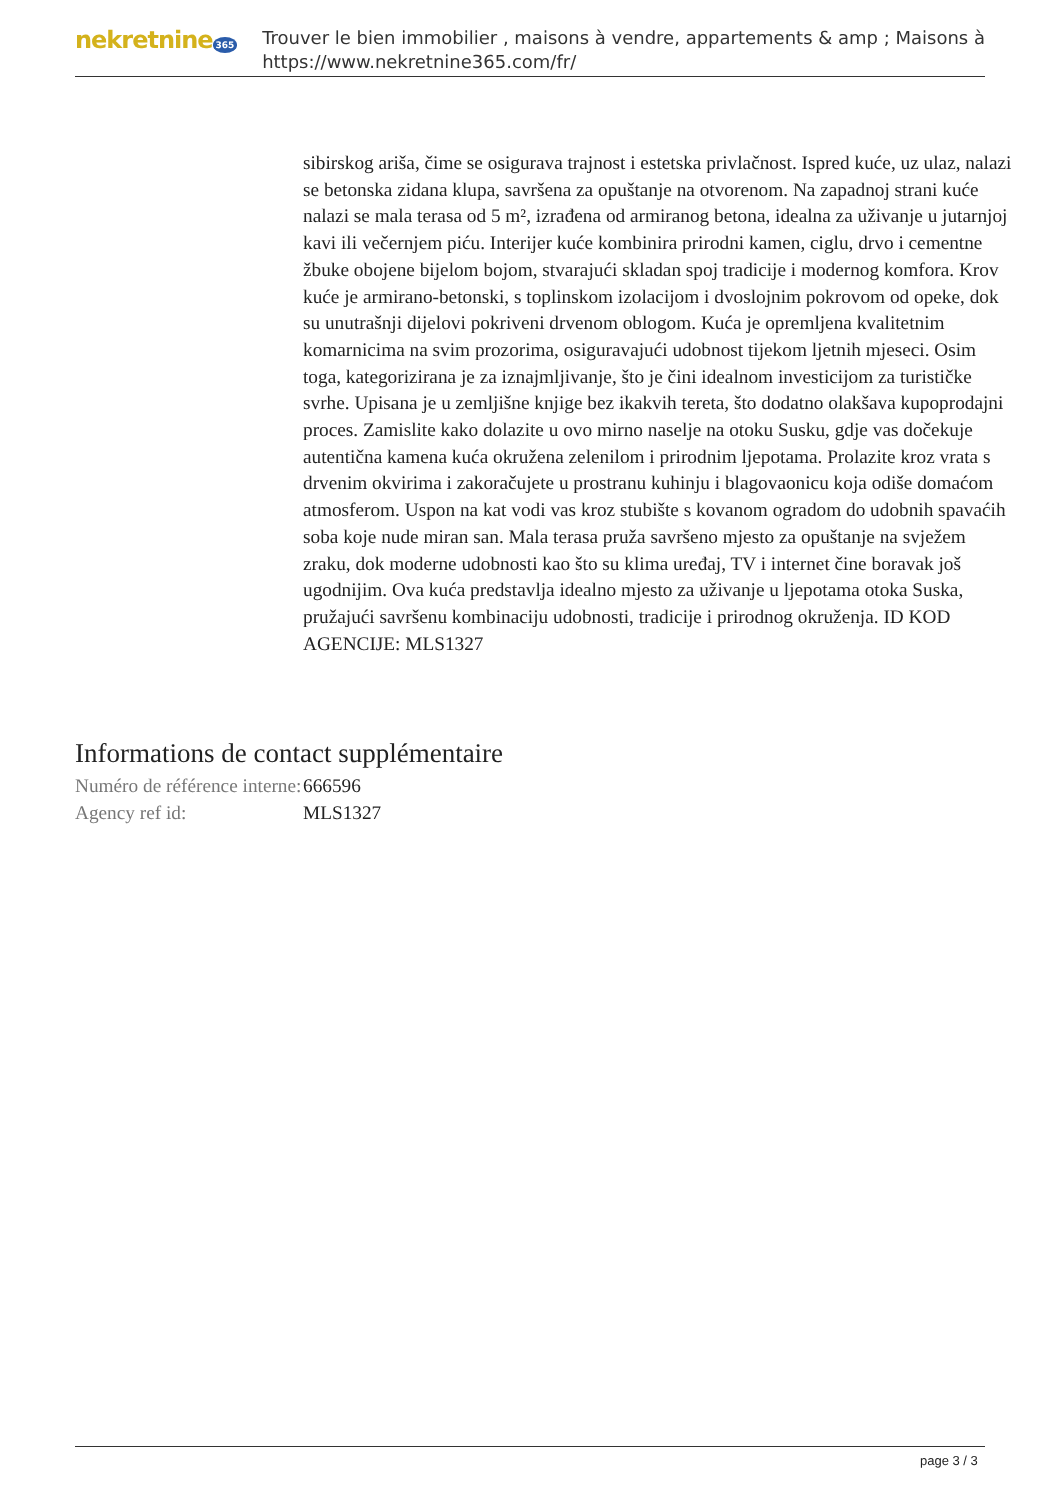nekretnine 365
Trouver le bien immobilier , maisons à vendre, appartements & amp ; Maisons à
https://www.nekretnine365.com/fr/
sibirskog ariša, čime se osigurava trajnost i estetska privlačnost. Ispred kuće, uz ulaz, nalazi se betonska zidana klupa, savršena za opuštanje na otvorenom. Na zapadnoj strani kuće nalazi se mala terasa od 5 m², izrađena od armiranog betona, idealna za uživanje u jutarnjoj kavi ili večernjem piću. Interijer kuće kombinira prirodni kamen, ciglu, drvo i cementne žbuke obojene bijelom bojom, stvarajući skladan spoj tradicije i modernog komfora. Krov kuće je armirano-betonski, s toplinskom izolacijom i dvoslojnim pokrovom od opeke, dok su unutrašnji dijelovi pokriveni drvenom oblogom. Kuća je opremljena kvalitetnim komarnicima na svim prozorima, osiguravajući udobnost tijekom ljetnih mjeseci. Osim toga, kategorizirana je za iznajmljivanje, što je čini idealnom investicijom za turističke svrhe. Upisana je u zemljišne knjige bez ikakvih tereta, što dodatno olakšava kupoprodajni proces. Zamislite kako dolazite u ovo mirno naselje na otoku Susku, gdje vas dočekuje autentična kamena kuća okružena zelenilom i prirodnim ljepotama. Prolazite kroz vrata s drvenim okvirima i zakoračujete u prostranu kuhinju i blagovaonicu koja odiše domaćom atmosferom. Uspon na kat vodi vas kroz stubište s kovanom ogradom do udobnih spavaćih soba koje nude miran san. Mala terasa pruža savršeno mjesto za opuštanje na svježem zraku, dok moderne udobnosti kao što su klima uređaj, TV i internet čine boravak još ugodnijim. Ova kuća predstavlja idealno mjesto za uživanje u ljepotama otoka Suska, pružajući savršenu kombinaciju udobnosti, tradicije i prirodnog okruženja. ID KOD AGENCIJE: MLS1327
Informations de contact supplémentaire
| Numéro de référence interne: | 666596 |
| Agency ref id: | MLS1327 |
page 3 / 3